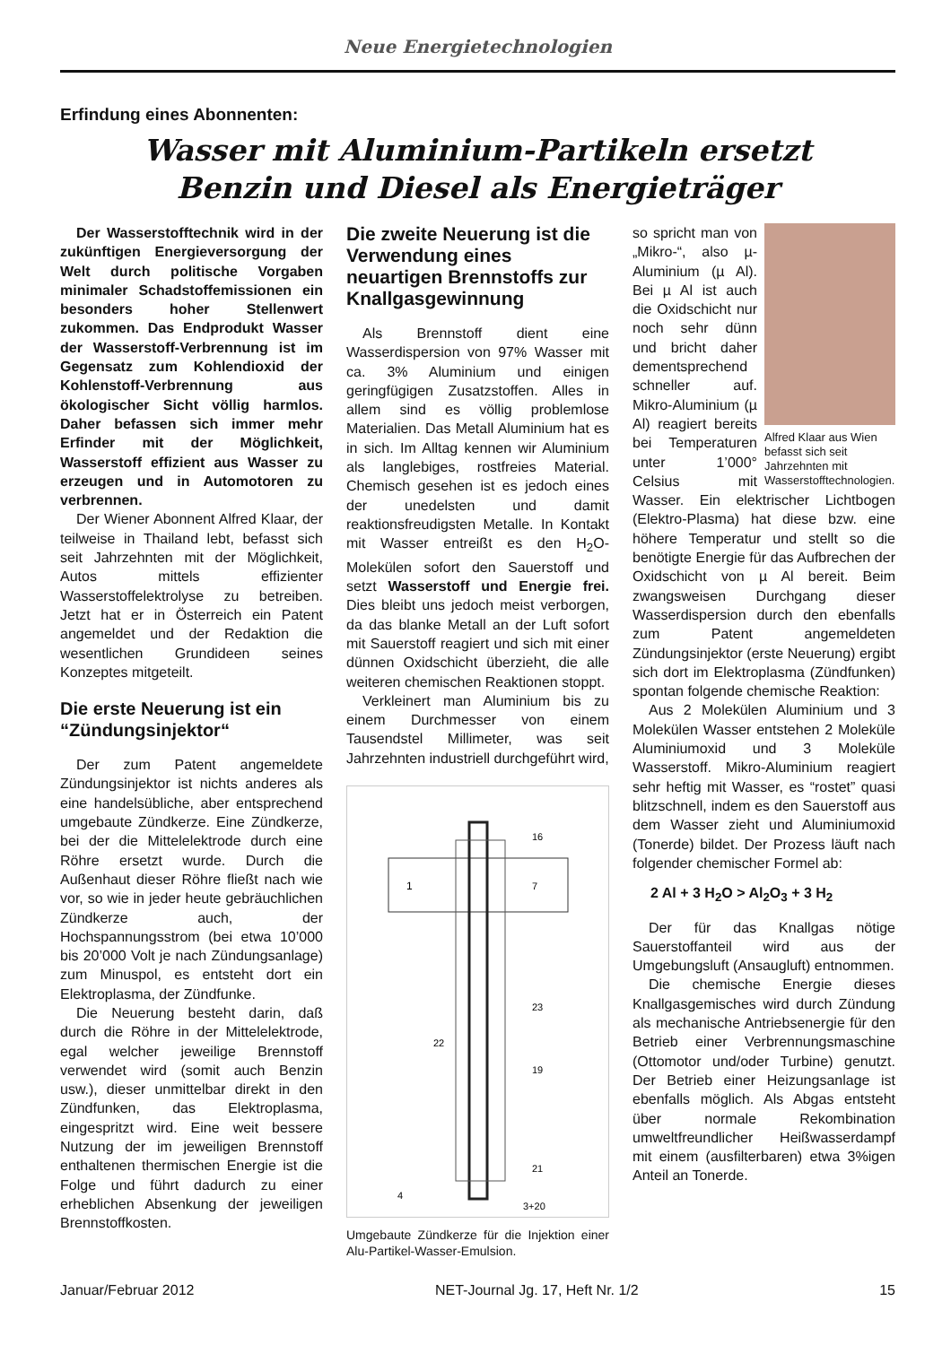Neue Energietechnologien
Erfindung eines Abonnenten:
Wasser mit Aluminium-Partikeln ersetzt
Benzin und Diesel als Energieträger
Der Wasserstofftechnik wird in der zukünftigen Energieversorgung der Welt durch politische Vorgaben minimaler Schadstoffemissionen ein besonders hoher Stellenwert zukommen. Das Endprodukt Wasser der Wasserstoff-Verbrennung ist im Gegensatz zum Kohlendioxid der Kohlenstoff-Verbrennung aus ökologischer Sicht völlig harmlos. Daher befassen sich immer mehr Erfinder mit der Möglichkeit, Wasserstoff effizient aus Wasser zu erzeugen und in Automotoren zu verbrennen.
Der Wiener Abonnent Alfred Klaar, der teilweise in Thailand lebt, befasst sich seit Jahrzehnten mit der Möglichkeit, Autos mittels effizienter Wasserstoffelektrolyse zu betreiben. Jetzt hat er in Österreich ein Patent angemeldet und der Redaktion die wesentlichen Grundideen seines Konzeptes mitgeteilt.
Die erste Neuerung ist ein “Zündungsinjektor“
Der zum Patent angemeldete Zündungsinjektor ist nichts anderes als eine handelsübliche, aber entsprechend umgebaute Zündkerze. Eine Zündkerze, bei der die Mittelelektrode durch eine Röhre ersetzt wurde. Durch die Außenhaut dieser Röhre fließt nach wie vor, so wie in jeder heute gebräuchlichen Zündkerze auch, der Hochspannungsstrom (bei etwa 10’000 bis 20’000 Volt je nach Zündungsanlage) zum Minuspol, es entsteht dort ein Elektroplasma, der Zündfunke.
Die Neuerung besteht darin, daß durch die Röhre in der Mittelelektrode, egal welcher jeweilige Brennstoff verwendet wird (somit auch Benzin usw.), dieser unmittelbar direkt in den Zündfunken, das Elektroplasma, eingespritzt wird. Eine weit bessere Nutzung der im jeweiligen Brennstoff enthaltenen thermischen Energie ist die Folge und führt dadurch zu einer erheblichen Absenkung der jeweiligen Brennstoffkosten.
Die zweite Neuerung ist die Verwendung eines neuartigen Brennstoffs zur Knallgasgewinnung
Als Brennstoff dient eine Wasserdispersion von 97% Wasser mit ca. 3% Aluminium und einigen geringfügigen Zusatzstoffen. Alles in allem sind es völlig problemlose Materialien. Das Metall Aluminium hat es in sich. Im Alltag kennen wir Aluminium als langlebiges, rostfreies Material. Chemisch gesehen ist es jedoch eines der unedelsten und damit reaktionsfreudigsten Metalle. In Kontakt mit Wasser entreißt es den H<sub>2</sub>O- Molekülen sofort den Sauerstoff und setzt Wasserstoff und Energie frei. Dies bleibt uns jedoch meist verborgen, da das blanke Metall an der Luft sofort mit Sauerstoff reagiert und sich mit einer dünnen Oxidschicht überzieht, die alle weiteren chemischen Reaktionen stoppt.
Verkleinert man Aluminium bis zu einem Durchmesser von einem Tausendstel Millimeter, was seit Jahrzehnten industriell durchgeführt wird,
1
16
7
23
22
19
21
4
3+20
Umgebaute Zündkerze für die Injektion einer Alu-Partikel-Wasser-Emulsion.
Alfred Klaar aus Wien befasst sich seit Jahrzehnten mit Wasserstofftechnologien.
so spricht man von „Mikro-“, also µ-Aluminium (µ Al). Bei µ Al ist auch die Oxidschicht nur noch sehr dünn und bricht daher dementsprechend schneller auf. Mikro-Aluminium (µ Al) reagiert bereits bei Temperaturen unter 1’000° Celsius mit Wasser. Ein elektrischer Lichtbogen (Elektro-Plasma) hat diese bzw. eine höhere Temperatur und stellt so die benötigte Energie für das Aufbrechen der Oxidschicht von µ Al bereit. Beim zwangsweisen Durchgang dieser Wasserdispersion durch den ebenfalls zum Patent angemeldeten Zündungsinjektor (erste Neuerung) ergibt sich dort im Elektroplasma (Zündfunken) spontan folgende chemische Reaktion:
Aus 2 Molekülen Aluminium und 3 Molekülen Wasser entstehen 2 Moleküle Aluminiumoxid und 3 Moleküle Wasserstoff. Mikro-Aluminium reagiert sehr heftig mit Wasser, es “rostet” quasi blitzschnell, indem es den Sauerstoff aus dem Wasser zieht und Aluminiumoxid (Tonerde) bildet. Der Prozess läuft nach folgender chemischer Formel ab:
2 Al + 3 H<sub>2</sub>O > Al<sub>2</sub>O<sub>3</sub> + 3 H<sub>2</sub>
Der für das Knallgas nötige Sauerstoffanteil wird aus der Umgebungsluft (Ansaugluft) entnommen.
Die chemische Energie dieses Knallgasgemisches wird durch Zündung als mechanische Antriebsenergie für den Betrieb einer Verbrennungsmaschine (Ottomotor und/oder Turbine) genutzt. Der Betrieb einer Heizungsanlage ist ebenfalls möglich. Als Abgas entsteht über normale Rekombination umweltfreundlicher Heißwasserdampf mit einem (ausfilterbaren) etwa 3%igen Anteil an Tonerde.
Januar/Februar 2012 NET-Journal Jg. 17, Heft Nr. 1/2 15